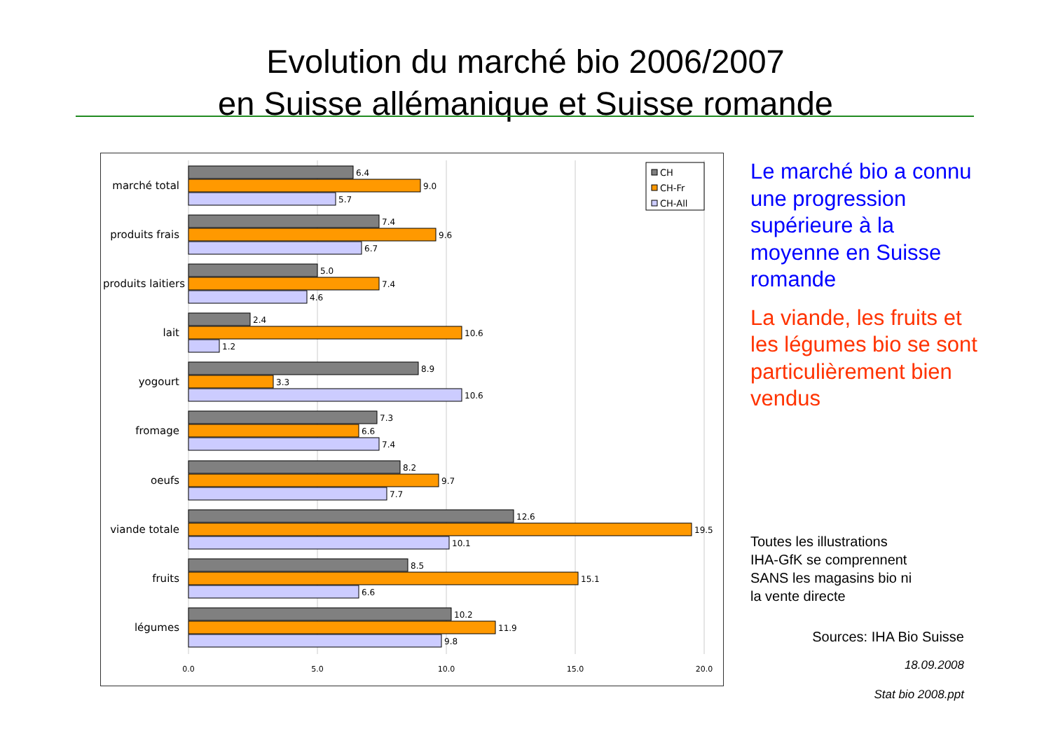Evolution du marché bio 2006/2007
en Suisse allémanique et Suisse romande
6.4
9.0
5.7
7.4
9.6
6.7
5.0
7.4
4.6
2.4
10.6
1.2
8.9
3.3
10.6
7.3
6.6
7.4
8.2
9.7
7.7
12.6
19.5
10.1
8.5
15.1
6.6
10.2
11.9
9.8
marché total
produits frais
produits laitiers
lait
yogourt
fromage
oeufs
viande totale
fruits
légumes
0.0
5.0
10.0
15.0
20.0
CH
CH-Fr
CH-All
Le marché bio a connu une progression supérieure à la moyenne en Suisse romande
La viande, les fruits et les légumes bio se sont particulièrement bien vendus
Toutes les illustrations
IHA-GfK se comprennent
SANS les magasins bio ni
la vente directe
Sources: IHA Bio Suisse
18.09.2008
Stat bio 2008.ppt